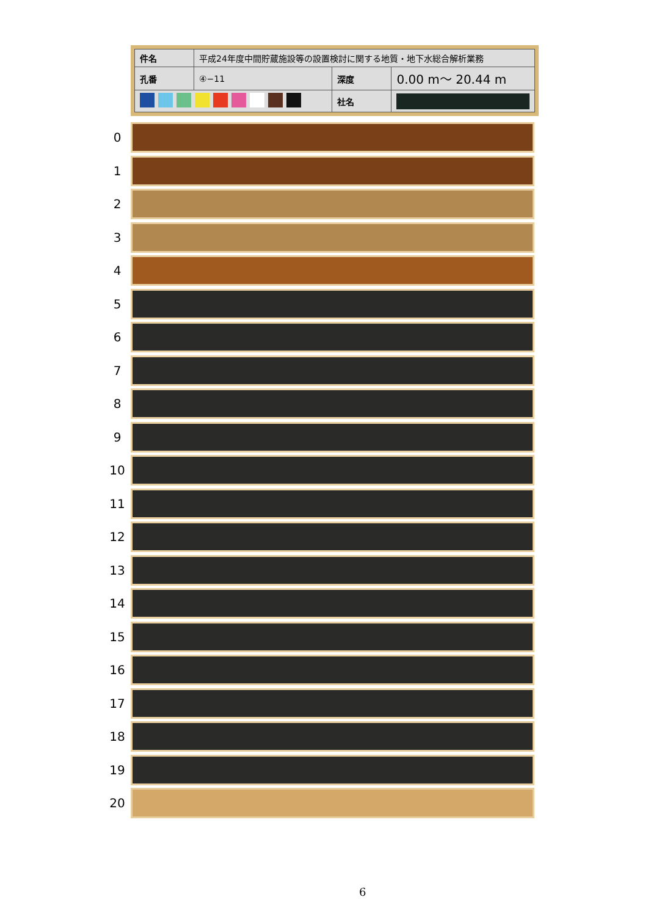| 件名 | 平成24年度中間貯蔵施設等の設置検討に関する地質・地下水総合解析業務 | | |
| 孔番 | ④−11 | 深度 | 0.00 m〜 20.44 m |
| | | 社名 | |
0
1
2
3
4
5
6
7
8
9
10
11
12
13
14
15
16
17
18
19
20
6